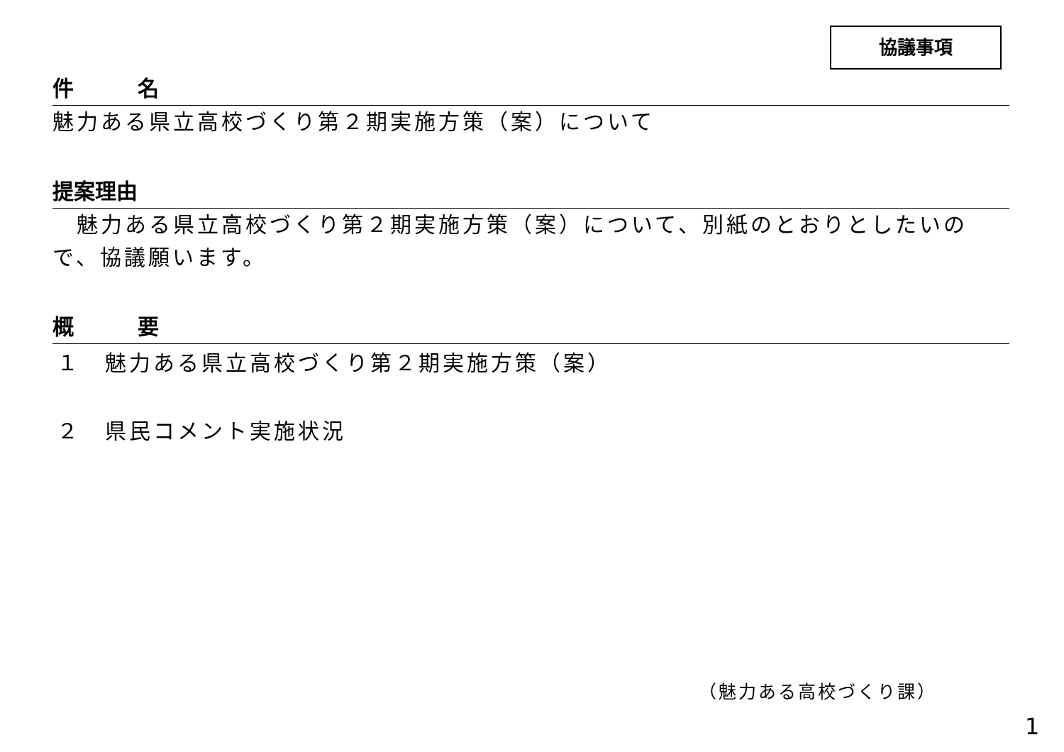協議事項
件　　　名
魅力ある県立高校づくり第２期実施方策（案）について
提案理由
　魅力ある県立高校づくり第２期実施方策（案）について、別紙のとおりとしたいので、協議願います。
概　　　要
１　魅力ある県立高校づくり第２期実施方策（案）
２　県民コメント実施状況
（魅力ある高校づくり課）
1